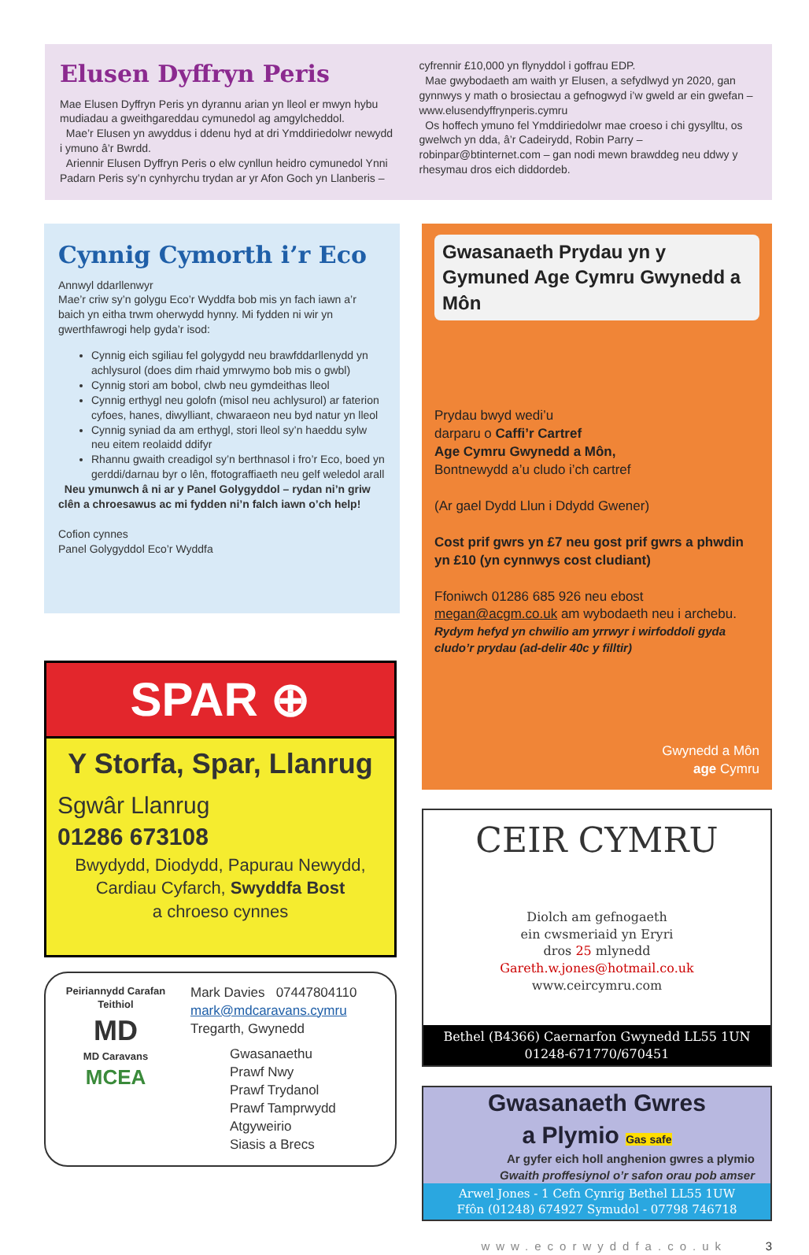Elusen Dyffryn Peris
Mae Elusen Dyffryn Peris yn dyrannu arian yn lleol er mwyn hybu mudiadau a gweithgareddau cymunedol ag amgylcheddol.
Mae’r Elusen yn awyddus i ddenu hyd at dri Ymddiriedolwr newydd i ymuno â’r Bwrdd.
Ariennir Elusen Dyffryn Peris o elw cynllun heidro cymunedol Ynni Padarn Peris sy’n cynhyrchu trydan ar yr Afon Goch yn Llanberis –
cyfrennir £10,000 yn flynyddol i goffrau EDP.
Mae gwybodaeth am waith yr Elusen, a sefydlwyd yn 2020, gan gynnwys y math o brosiectau a gefnogwyd i’w gweld ar ein gwefan – www.elusendyffrynperis.cymru
Os hoffech ymuno fel Ymddiriedolwr mae croeso i chi gysylltu, os gwelwch yn dda, â’r Cadeirydd, Robin Parry – robinpar@btinternet.com – gan nodi mewn brawddeg neu ddwy y rhesymau dros eich diddordeb.
Cynnig Cymorth i’r Eco
Annwyl ddarllenwyr
Mae’r criw sy’n golygu Eco’r Wyddfa bob mis yn fach iawn a’r baich yn eitha trwm oherwydd hynny. Mi fydden ni wir yn gwerthfawrogi help gyda’r isod:
Cynnig eich sgiliau fel golygydd neu brawfddarllenydd yn achlysurol (does dim rhaid ymrwymo bob mis o gwbl)
Cynnig stori am bobol, clwb neu gymdeithas lleol
Cynnig erthygl neu golofn (misol neu achlysurol) ar faterion cyfoes, hanes, diwylliant, chwaraeon neu byd natur yn lleol
Cynnig syniad da am erthygl, stori lleol sy’n haeddu sylw neu eitem reolaidd ddifyr
Rhannu gwaith creadigol sy’n berthnasol i fro’r Eco, boed yn gerddi/darnau byr o lên, ffotograffiaeth neu gelf weledol arall
Neu ymunwch â ni ar y Panel Golygyddol – rydan ni’n griw clên a chroesawus ac mi fydden ni’n falch iawn o’ch help!
Cofion cynnes
Panel Golygyddol Eco’r Wyddfa
SPAR ⊕
Y Storfa, Spar, Llanrug
Sgwâr Llanrug
01286 673108
Bwydydd, Diodydd, Papurau Newydd,
Cardiau Cyfarch, Swyddfa Bost
a chroeso cynnes
Peiriannydd Carafan Teithiol
MD
MD Caravans
MCEA
Mark Davies 07447804110
mark@mdcaravans.cymru
Tregarth, Gwynedd
Gwasanaethu
Prawf Nwy
Prawf Trydanol
Prawf Tamprwydd
Atgyweirio
Siasis a Brecs
Gwasanaeth Prydau yn y Gymuned Age Cymru Gwynedd a Môn
Prydau bwyd wedi’u
darparu o Caffi’r Cartref
Age Cymru Gwynedd a Môn,
Bontnewydd a’u cludo i’ch cartref
(Ar gael Dydd Llun i Ddydd Gwener)
Cost prif gwrs yn £7 neu gost prif gwrs a phwdin yn £10 (yn cynnwys cost cludiant)
Ffoniwch 01286 685 926 neu ebost
megan@acgm.co.uk am wybodaeth neu i archebu.
Rydym hefyd yn chwilio am yrrwyr i wirfoddoli gyda cludo’r prydau (ad-delir 40c y filltir)
Gwynedd a Môn
age Cymru
CEIR CYMRU
Diolch am gefnogaeth
ein cwsmeriaid yn Eryri
dros 25 mlynedd
Gareth.w.jones@hotmail.co.uk
www.ceircymru.com
Bethel (B4366) Caernarfon Gwynedd LL55 1UN
01248-671770/670451
Gwasanaeth Gwres
a Plymio Gas safe
Ar gyfer eich holl anghenion gwres a plymio
Gwaith proffesiynol o’r safon orau pob amser
Arwel Jones - 1 Cefn Cynrig Bethel LL55 1UW
Ffôn (01248) 674927 Symudol - 07798 746718
www.ecorwyddfa.co.uk 3